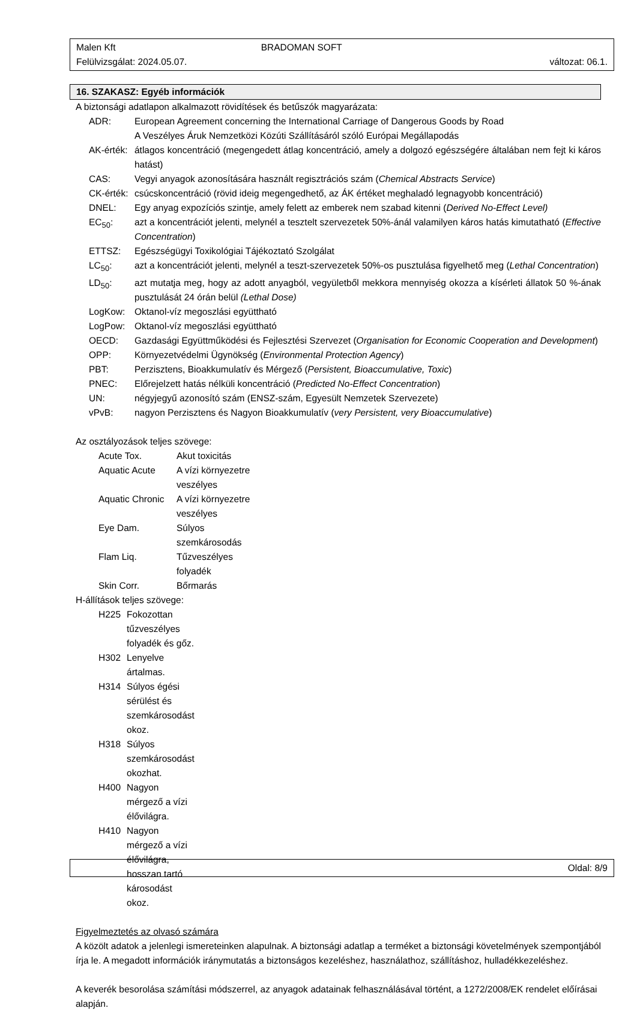Malen Kft BRADOMAN SOFT
Felülvizsgálat: 2024.05.07. változat: 06.1.
16. SZAKASZ: Egyéb információk
A biztonsági adatlapon alkalmazott rövidítések és betűszók magyarázata:
| ADR: | European Agreement concerning the International Carriage of Dangerous Goods by Road A Veszélyes Áruk Nemzetközi Közúti Szállításáról szóló Európai Megállapodás |
| AK-érték: | átlagos koncentráció (megengedett átlag koncentráció, amely a dolgozó egészségére általában nem fejt ki káros hatást) |
| CAS: | Vegyi anyagok azonosítására használt regisztrációs szám ( Chemical Abstracts Service ) |
| CK-érték: | csúcskoncentráció (rövid ideig megengedhető, az ÁK értéket meghaladó legnagyobb koncentráció) |
| DNEL: | Egy anyag expozíciós szintje, amely felett az emberek nem szabad kitenni ( Derived No-Effect Level) |
| EC<sub>50</sub>: | azt a koncentrációt jelenti, melynél a tesztelt szervezetek 50%-ánál valamilyen káros hatás kimutatható ( Effective Concentration ) |
| ETTSZ: | Egészségügyi Toxikológiai Tájékoztató Szolgálat |
| LC<sub>50</sub>: | azt a koncentrációt jelenti, melynél a teszt-szervezetek 50%-os pusztulása figyelhető meg ( Lethal Concentration ) |
| LD<sub>50</sub>: | azt mutatja meg, hogy az adott anyagból, vegyületből mekkora mennyiség okozza a kísérleti állatok 50 %-ának pusztulását 24 órán belül (Lethal Dose) |
| LogKow: | Oktanol-víz megoszlási együttható |
| LogPow: | Oktanol-víz megoszlási együttható |
| OECD: | Gazdasági Együttműködési és Fejlesztési Szervezet ( Organisation for Economic Cooperation and Development ) |
| OPP: | Környezetvédelmi Ügynökség ( Environmental Protection Agency ) |
| PBT: | Perzisztens, Bioakkumulatív és Mérgező ( Persistent, Bioaccumulative, Toxic ) |
| PNEC: | Előrejelzett hatás nélküli koncentráció ( Predicted No-Effect Concentration ) |
| UN: | négyjegyű azonosító szám (ENSZ-szám, Egyesült Nemzetek Szervezete) |
| vPvB: | nagyon Perzisztens és Nagyon Bioakkumulatív ( very Persistent, very Bioaccumulative ) |
Az osztályozások teljes szövege:
| Acute Tox. | Akut toxicitás |
| Aquatic Acute | A vízi környezetre veszélyes |
| Aquatic Chronic | A vízi környezetre veszélyes |
| Eye Dam. | Súlyos szemkárosodás |
| Flam Liq. | Tűzveszélyes folyadék |
| Skin Corr. | Bőrmarás |
H-állítások teljes szövege:
| H225 | Fokozottan tűzveszélyes folyadék és gőz. |
| H302 | Lenyelve ártalmas. |
| H314 | Súlyos égési sérülést és szemkárosodást okoz. |
| H318 | Súlyos szemkárosodást okozhat. |
| H400 | Nagyon mérgező a vízi élővilágra. |
| H410 | Nagyon mérgező a vízi élővilágra, hosszan tartó károsodást okoz. |
Figyelmeztetés az olvasó számára
A közölt adatok a jelenlegi ismereteinken alapulnak. A biztonsági adatlap a terméket a biztonsági követelmények szempontjából írja le. A megadott információk iránymutatás a biztonságos kezeléshez, használathoz, szállításhoz, hulladékkezeléshez.
A keverék besorolása számítási módszerrel, az anyagok adatainak felhasználásával történt, a 1272/2008/EK rendelet előírásai alapján.
Oldal: 8/9